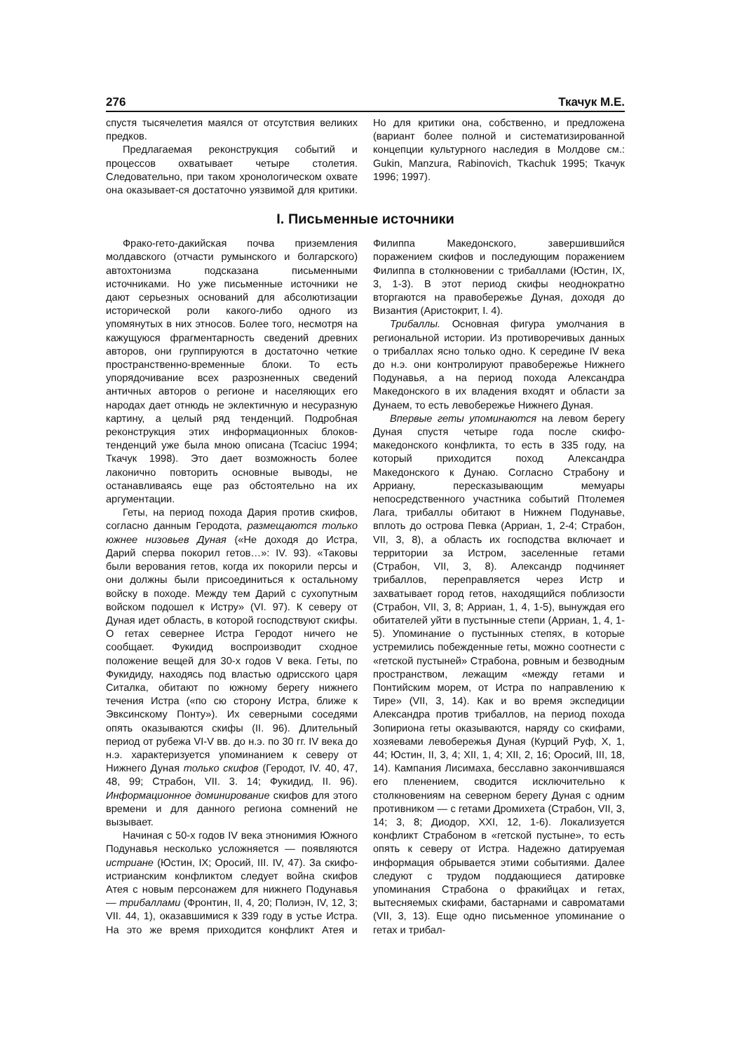276 Ткачук М.Е.
спустя тысячелетия маялся от отсутствия великих предков.
Предлагаемая реконструкция событий и процессов охватывает четыре столетия. Следовательно, при таком хронологическом охвате она оказывает-ся достаточно уязвимой для критики. Но для критики она, собственно, и предложена (вариант более полной и систематизированной концепции культурного наследия в Молдове см.: Gukin, Manzura, Rabinovich, Tkachuk 1995; Ткачук 1996; 1997).
I. Письменные источники
Фрако-гето-дакийская почва приземления молдавского (отчасти румынского и болгарского) автохтонизма подсказана письменными источниками. Но уже письменные источники не дают серьезных оснований для абсолютизации исторической роли какого-либо одного из упомянутых в них этносов. Более того, несмотря на кажущуюся фрагментарность сведений древних авторов, они группируются в достаточно четкие пространственно-временные блоки. То есть упорядочивание всех разрозненных сведений античных авторов о регионе и населяющих его народах дает отнюдь не эклектичную и несуразную картину, а целый ряд тенденций. Подробная реконструкция этих информационных блоков-тенденций уже была мною описана (Tcaciuc 1994; Ткачук 1998). Это дает возможность более лаконично повторить основные выводы, не останавливаясь еще раз обстоятельно на их аргументации.
Геты, на период похода Дария против скифов, согласно данным Геродота, размещаются только южнее низовьев Дуная («Не доходя до Истра, Дарий сперва покорил гетов…»: IV. 93). «Таковы были верования гетов, когда их покорили персы и они должны были присоединиться к остальному войску в походе. Между тем Дарий с сухопутным войском подошел к Истру» (VI. 97). К северу от Дуная идет область, в которой господствуют скифы. О гетах севернее Истра Геродот ничего не сообщает. Фукидид воспроизводит сходное положение вещей для 30-х годов V века. Геты, по Фукидиду, находясь под властью одрисского царя Ситалка, обитают по южному берегу нижнего течения Истра («по сю сторону Истра, ближе к Эвксинскому Понту»). Их северными соседями опять оказываются скифы (II. 96). Длительный период от рубежа VI-V вв. до н.э. по 30 гг. IV века до н.э. характеризуется упоминанием к северу от Нижнего Дуная только скифов (Геродот, IV. 40, 47, 48, 99; Страбон, VII. 3. 14; Фукидид, II. 96). Информационное доминирование скифов для этого времени и для данного региона сомнений не вызывает.
Начиная с 50-х годов IV века этнонимия Южного Подунавья несколько усложняется — появляются истриане (Юстин, IX; Оросий, III. IV, 47). За скифо-истрианским конфликтом следует война скифов Атея с новым персонажем для нижнего Подунавья — трибаллами (Фронтин, II, 4, 20; Полиэн, IV, 12, 3; VII. 44, 1), оказавшимися к 339 году в устье Истра. На это же время приходится конфликт Атея и Филиппа Македонского, завершившийся поражением скифов и последующим поражением Филиппа в столкновении с трибаллами (Юстин, IX, 3, 1-3). В этот период скифы неоднократно вторгаются на правобережье Дуная, доходя до Византия (Аристокрит, I. 4).
Трибаллы. Основная фигура умолчания в региональной истории. Из противоречивых данных о трибаллах ясно только одно. К середине IV века до н.э. они контролируют правобережье Нижнего Подунавья, а на период похода Александра Македонского в их владения входят и области за Дунаем, то есть левобережье Нижнего Дуная.
Впервые геты упоминаются на левом берегу Дуная спустя четыре года после скифо-македонского конфликта, то есть в 335 году, на который приходится поход Александра Македонского к Дунаю. Согласно Страбону и Арриану, пересказывающим мемуары непосредственного участника событий Птолемея Лага, трибаллы обитают в Нижнем Подунавье, вплоть до острова Певка (Арриан, 1, 2-4; Страбон, VII, 3, 8), а область их господства включает и территории за Истром, заселенные гетами (Страбон, VII, 3, 8). Александр подчиняет трибаллов, переправляется через Истр и захватывает город гетов, находящийся поблизости (Страбон, VII, 3, 8; Арриан, 1, 4, 1-5), вынуждая его обитателей уйти в пустынные степи (Арриан, 1, 4, 1-5). Упоминание о пустынных степях, в которые устремились побежденные геты, можно соотнести с «гетской пустыней» Страбона, ровным и безводным пространством, лежащим «между гетами и Понтийским морем, от Истра по направлению к Тире» (VII, 3, 14). Как и во время экспедиции Александра против трибаллов, на период похода Зопириона геты оказываются, наряду со скифами, хозяевами левобережья Дуная (Курций Руф, X, 1, 44; Юстин, II, 3, 4; XII, 1, 4; XII, 2, 16; Оросий, III, 18, 14). Кампания Лисимаха, бесславно закончившаяся его пленением, сводится исключительно к столкновениям на северном берегу Дуная с одним противником — с гетами Дромихета (Страбон, VII, 3, 14; 3, 8; Диодор, XXI, 12, 1-6). Локализуется конфликт Страбоном в «гетской пустыне», то есть опять к северу от Истра. Надежно датируемая информация обрывается этими событиями. Далее следуют с трудом поддающиеся датировке упоминания Страбона о фракийцах и гетах, вытесняемых скифами, бастарнами и савроматами (VII, 3, 13). Еще одно письменное упоминание о гетах и трибал-